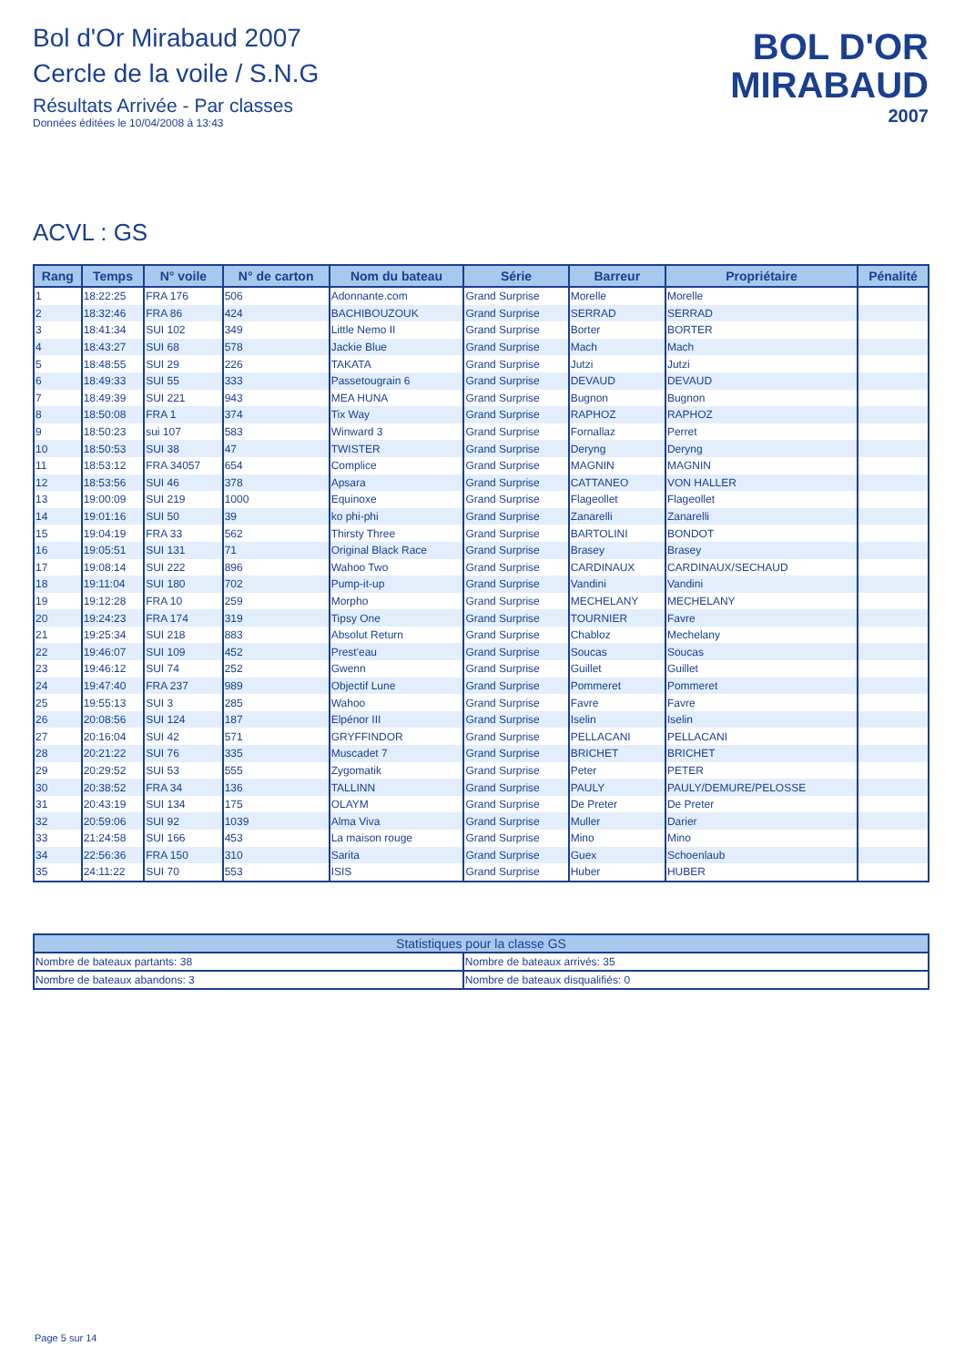Bol d'Or Mirabaud 2007
Cercle de la voile / S.N.G
Résultats Arrivée - Par classes
Données éditées le 10/04/2008 à 13:43
BOL D'OR
MIRABAUD
2007
ACVL : GS
| Rang | Temps | N° voile | N° de carton | Nom du bateau | Série | Barreur | Propriétaire | Pénalité |
| --- | --- | --- | --- | --- | --- | --- | --- | --- |
| 1 | 18:22:25 | FRA 176 | 506 | Adonnante.com | Grand Surprise | Morelle | Morelle | |
| 2 | 18:32:46 | FRA 86 | 424 | BACHIBOUZOUK | Grand Surprise | SERRAD | SERRAD | |
| 3 | 18:41:34 | SUI 102 | 349 | Little Nemo II | Grand Surprise | Borter | BORTER | |
| 4 | 18:43:27 | SUI 68 | 578 | Jackie Blue | Grand Surprise | Mach | Mach | |
| 5 | 18:48:55 | SUI 29 | 226 | TAKATA | Grand Surprise | Jutzi | Jutzi | |
| 6 | 18:49:33 | SUI 55 | 333 | Passetougrain 6 | Grand Surprise | DEVAUD | DEVAUD | |
| 7 | 18:49:39 | SUI 221 | 943 | MEA HUNA | Grand Surprise | Bugnon | Bugnon | |
| 8 | 18:50:08 | FRA 1 | 374 | Tix Way | Grand Surprise | RAPHOZ | RAPHOZ | |
| 9 | 18:50:23 | sui 107 | 583 | Winward 3 | Grand Surprise | Fornallaz | Perret | |
| 10 | 18:50:53 | SUI 38 | 47 | TWISTER | Grand Surprise | Deryng | Deryng | |
| 11 | 18:53:12 | FRA 34057 | 654 | Complice | Grand Surprise | MAGNIN | MAGNIN | |
| 12 | 18:53:56 | SUI 46 | 378 | Apsara | Grand Surprise | CATTANEO | VON HALLER | |
| 13 | 19:00:09 | SUI 219 | 1000 | Equinoxe | Grand Surprise | Flageollet | Flageollet | |
| 14 | 19:01:16 | SUI 50 | 39 | ko phi-phi | Grand Surprise | Zanarelli | Zanarelli | |
| 15 | 19:04:19 | FRA 33 | 562 | Thirsty Three | Grand Surprise | BARTOLINI | BONDOT | |
| 16 | 19:05:51 | SUI 131 | 71 | Original Black Race | Grand Surprise | Brasey | Brasey | |
| 17 | 19:08:14 | SUI 222 | 896 | Wahoo Two | Grand Surprise | CARDINAUX | CARDINAUX/SECHAUD | |
| 18 | 19:11:04 | SUI 180 | 702 | Pump-it-up | Grand Surprise | Vandini | Vandini | |
| 19 | 19:12:28 | FRA 10 | 259 | Morpho | Grand Surprise | MECHELANY | MECHELANY | |
| 20 | 19:24:23 | FRA 174 | 319 | Tipsy One | Grand Surprise | TOURNIER | Favre | |
| 21 | 19:25:34 | SUI 218 | 883 | Absolut Return | Grand Surprise | Chabloz | Mechelany | |
| 22 | 19:46:07 | SUI 109 | 452 | Prest'eau | Grand Surprise | Soucas | Soucas | |
| 23 | 19:46:12 | SUI 74 | 252 | Gwenn | Grand Surprise | Guillet | Guillet | |
| 24 | 19:47:40 | FRA 237 | 989 | Objectif Lune | Grand Surprise | Pommeret | Pommeret | |
| 25 | 19:55:13 | SUI 3 | 285 | Wahoo | Grand Surprise | Favre | Favre | |
| 26 | 20:08:56 | SUI 124 | 187 | Elpénor III | Grand Surprise | Iselin | Iselin | |
| 27 | 20:16:04 | SUI 42 | 571 | GRYFFINDOR | Grand Surprise | PELLACANI | PELLACANI | |
| 28 | 20:21:22 | SUI 76 | 335 | Muscadet 7 | Grand Surprise | BRICHET | BRICHET | |
| 29 | 20:29:52 | SUI 53 | 555 | Zygomatik | Grand Surprise | Peter | PETER | |
| 30 | 20:38:52 | FRA 34 | 136 | TALLINN | Grand Surprise | PAULY | PAULY/DEMURE/PELOSSE | |
| 31 | 20:43:19 | SUI 134 | 175 | OLAYM | Grand Surprise | De Preter | De Preter | |
| 32 | 20:59:06 | SUI 92 | 1039 | Alma Viva | Grand Surprise | Muller | Darier | |
| 33 | 21:24:58 | SUI 166 | 453 | La maison rouge | Grand Surprise | Mino | Mino | |
| 34 | 22:56:36 | FRA 150 | 310 | Sarita | Grand Surprise | Guex | Schoenlaub | |
| 35 | 24:11:22 | SUI 70 | 553 | ISIS | Grand Surprise | Huber | HUBER | |
| Statistiques pour la classe GS | |
| --- | --- |
| Nombre de bateaux partants: 38 | Nombre de bateaux arrivés: 35 |
| Nombre de bateaux abandons: 3 | Nombre de bateaux disqualifiés: 0 |
Page 5 sur 14